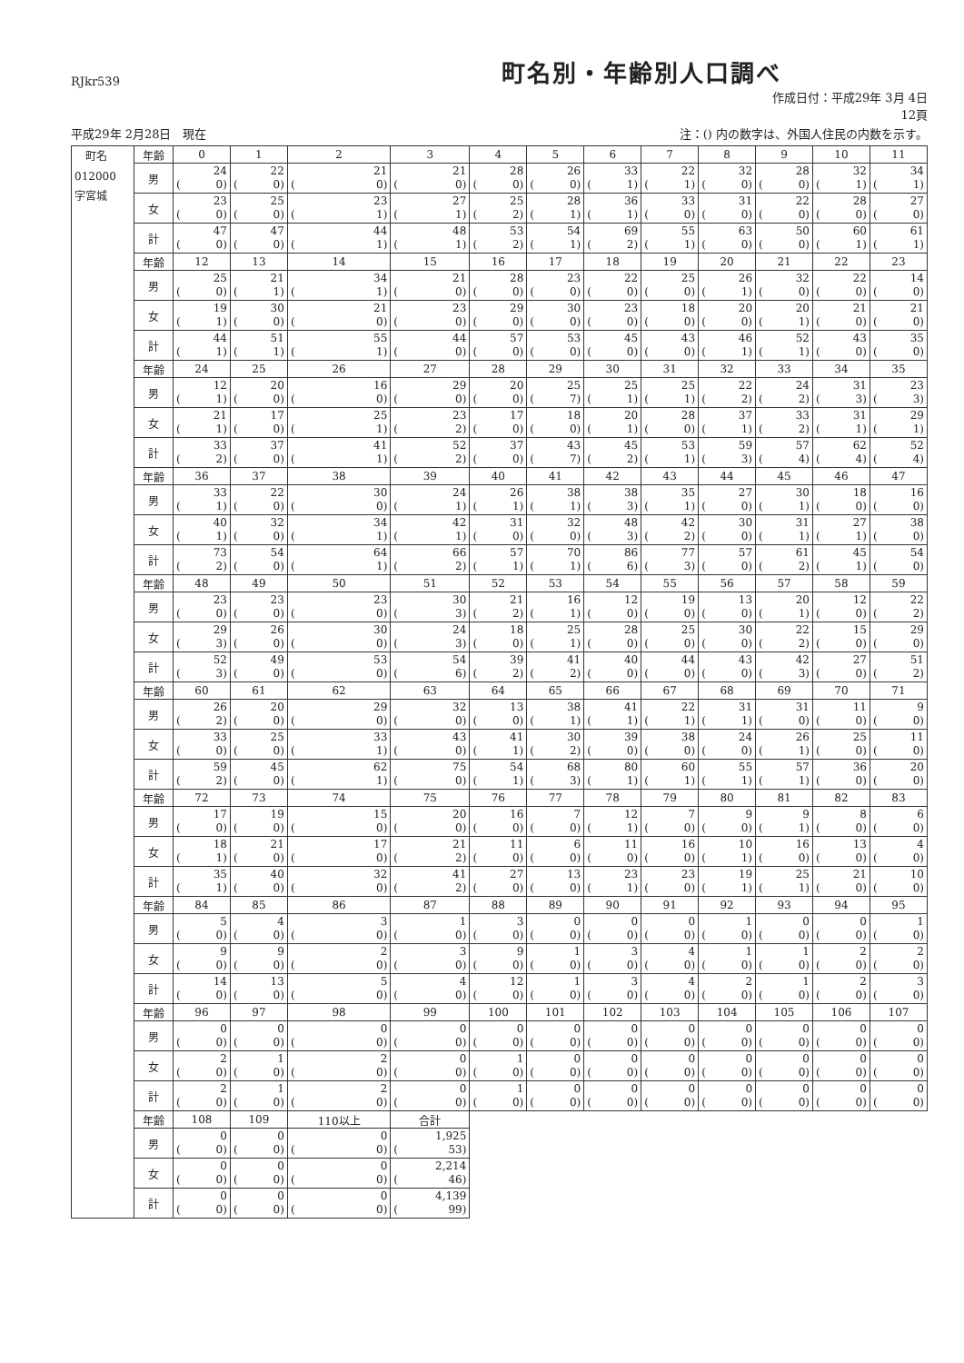RJkr539
町名別・年齢別人口調べ
作成日付：平成29年 3月 4日
12頁
平成29年 2月28日　現在 注：() 内の数字は、外国人住民の内数を示す。
| 町名 012000 字宮城 | 年齢 | 0 | 1 | 2 | 3 | 4 | 5 | 6 | 7 | 8 | 9 | 10 | 11 |
| | 男 | 24 ( 0) | 22 ( 0) | 21 ( 0) | 21 ( 0) | 28 ( 0) | 26 ( 0) | 33 ( 1) | 22 ( 1) | 32 ( 0) | 28 ( 0) | 32 ( 1) | 34 ( 1) |
| | 女 | 23 ( 0) | 25 ( 0) | 23 ( 1) | 27 ( 1) | 25 ( 2) | 28 ( 1) | 36 ( 1) | 33 ( 0) | 31 ( 0) | 22 ( 0) | 28 ( 0) | 27 ( 0) |
| | 計 | 47 ( 0) | 47 ( 0) | 44 ( 1) | 48 ( 1) | 53 ( 2) | 54 ( 1) | 69 ( 2) | 55 ( 1) | 63 ( 0) | 50 ( 0) | 60 ( 1) | 61 ( 1) |
| | 年齢 | 12 | 13 | 14 | 15 | 16 | 17 | 18 | 19 | 20 | 21 | 22 | 23 |
| | 男 | 25 ( 0) | 21 ( 1) | 34 ( 1) | 21 ( 0) | 28 ( 0) | 23 ( 0) | 22 ( 0) | 25 ( 0) | 26 ( 1) | 32 ( 0) | 22 ( 0) | 14 ( 0) |
| | 女 | 19 ( 1) | 30 ( 0) | 21 ( 0) | 23 ( 0) | 29 ( 0) | 30 ( 0) | 23 ( 0) | 18 ( 0) | 20 ( 0) | 20 ( 1) | 21 ( 0) | 21 ( 0) |
| | 計 | 44 ( 1) | 51 ( 1) | 55 ( 1) | 44 ( 0) | 57 ( 0) | 53 ( 0) | 45 ( 0) | 43 ( 0) | 46 ( 1) | 52 ( 1) | 43 ( 0) | 35 ( 0) |
| | 年齢 | 24 | 25 | 26 | 27 | 28 | 29 | 30 | 31 | 32 | 33 | 34 | 35 |
| | 男 | 12 ( 1) | 20 ( 0) | 16 ( 0) | 29 ( 0) | 20 ( 0) | 25 ( 7) | 25 ( 1) | 25 ( 1) | 22 ( 2) | 24 ( 2) | 31 ( 3) | 23 ( 3) |
| | 女 | 21 ( 1) | 17 ( 0) | 25 ( 1) | 23 ( 2) | 17 ( 0) | 18 ( 0) | 20 ( 1) | 28 ( 0) | 37 ( 1) | 33 ( 2) | 31 ( 1) | 29 ( 1) |
| | 計 | 33 ( 2) | 37 ( 0) | 41 ( 1) | 52 ( 2) | 37 ( 0) | 43 ( 7) | 45 ( 2) | 53 ( 1) | 59 ( 3) | 57 ( 4) | 62 ( 4) | 52 ( 4) |
| | 年齢 | 36 | 37 | 38 | 39 | 40 | 41 | 42 | 43 | 44 | 45 | 46 | 47 |
| | 男 | 33 ( 1) | 22 ( 0) | 30 ( 0) | 24 ( 1) | 26 ( 1) | 38 ( 1) | 38 ( 3) | 35 ( 1) | 27 ( 0) | 30 ( 1) | 18 ( 0) | 16 ( 0) |
| | 女 | 40 ( 1) | 32 ( 0) | 34 ( 1) | 42 ( 1) | 31 ( 0) | 32 ( 0) | 48 ( 3) | 42 ( 2) | 30 ( 0) | 31 ( 1) | 27 ( 1) | 38 ( 0) |
| | 計 | 73 ( 2) | 54 ( 0) | 64 ( 1) | 66 ( 2) | 57 ( 1) | 70 ( 1) | 86 ( 6) | 77 ( 3) | 57 ( 0) | 61 ( 2) | 45 ( 1) | 54 ( 0) |
| | 年齢 | 48 | 49 | 50 | 51 | 52 | 53 | 54 | 55 | 56 | 57 | 58 | 59 |
| | 男 | 23 ( 0) | 23 ( 0) | 23 ( 0) | 30 ( 3) | 21 ( 2) | 16 ( 1) | 12 ( 0) | 19 ( 0) | 13 ( 0) | 20 ( 1) | 12 ( 0) | 22 ( 2) |
| | 女 | 29 ( 3) | 26 ( 0) | 30 ( 0) | 24 ( 3) | 18 ( 0) | 25 ( 1) | 28 ( 0) | 25 ( 0) | 30 ( 0) | 22 ( 2) | 15 ( 0) | 29 ( 0) |
| | 計 | 52 ( 3) | 49 ( 0) | 53 ( 0) | 54 ( 6) | 39 ( 2) | 41 ( 2) | 40 ( 0) | 44 ( 0) | 43 ( 0) | 42 ( 3) | 27 ( 0) | 51 ( 2) |
| | 年齢 | 60 | 61 | 62 | 63 | 64 | 65 | 66 | 67 | 68 | 69 | 70 | 71 |
| | 男 | 26 ( 2) | 20 ( 0) | 29 ( 0) | 32 ( 0) | 13 ( 0) | 38 ( 1) | 41 ( 1) | 22 ( 1) | 31 ( 1) | 31 ( 0) | 11 ( 0) | 9 ( 0) |
| | 女 | 33 ( 0) | 25 ( 0) | 33 ( 1) | 43 ( 0) | 41 ( 1) | 30 ( 2) | 39 ( 0) | 38 ( 0) | 24 ( 0) | 26 ( 1) | 25 ( 0) | 11 ( 0) |
| | 計 | 59 ( 2) | 45 ( 0) | 62 ( 1) | 75 ( 0) | 54 ( 1) | 68 ( 3) | 80 ( 1) | 60 ( 1) | 55 ( 1) | 57 ( 1) | 36 ( 0) | 20 ( 0) |
| | 年齢 | 72 | 73 | 74 | 75 | 76 | 77 | 78 | 79 | 80 | 81 | 82 | 83 |
| | 男 | 17 ( 0) | 19 ( 0) | 15 ( 0) | 20 ( 0) | 16 ( 0) | 7 ( 0) | 12 ( 1) | 7 ( 0) | 9 ( 0) | 9 ( 1) | 8 ( 0) | 6 ( 0) |
| | 女 | 18 ( 1) | 21 ( 0) | 17 ( 0) | 21 ( 2) | 11 ( 0) | 6 ( 0) | 11 ( 0) | 16 ( 0) | 10 ( 1) | 16 ( 0) | 13 ( 0) | 4 ( 0) |
| | 計 | 35 ( 1) | 40 ( 0) | 32 ( 0) | 41 ( 2) | 27 ( 0) | 13 ( 0) | 23 ( 1) | 23 ( 0) | 19 ( 1) | 25 ( 1) | 21 ( 0) | 10 ( 0) |
| | 年齢 | 84 | 85 | 86 | 87 | 88 | 89 | 90 | 91 | 92 | 93 | 94 | 95 |
| | 男 | 5 ( 0) | 4 ( 0) | 3 ( 0) | 1 ( 0) | 3 ( 0) | 0 ( 0) | 0 ( 0) | 0 ( 0) | 1 ( 0) | 0 ( 0) | 0 ( 0) | 1 ( 0) |
| | 女 | 9 ( 0) | 9 ( 0) | 2 ( 0) | 3 ( 0) | 9 ( 0) | 1 ( 0) | 3 ( 0) | 4 ( 0) | 1 ( 0) | 1 ( 0) | 2 ( 0) | 2 ( 0) |
| | 計 | 14 ( 0) | 13 ( 0) | 5 ( 0) | 4 ( 0) | 12 ( 0) | 1 ( 0) | 3 ( 0) | 4 ( 0) | 2 ( 0) | 1 ( 0) | 2 ( 0) | 3 ( 0) |
| | 年齢 | 96 | 97 | 98 | 99 | 100 | 101 | 102 | 103 | 104 | 105 | 106 | 107 |
| | 男 | 0 ( 0) | 0 ( 0) | 0 ( 0) | 0 ( 0) | 0 ( 0) | 0 ( 0) | 0 ( 0) | 0 ( 0) | 0 ( 0) | 0 ( 0) | 0 ( 0) | 0 ( 0) |
| | 女 | 2 ( 0) | 1 ( 0) | 2 ( 0) | 0 ( 0) | 1 ( 0) | 0 ( 0) | 0 ( 0) | 0 ( 0) | 0 ( 0) | 0 ( 0) | 0 ( 0) | 0 ( 0) |
| | 計 | 2 ( 0) | 1 ( 0) | 2 ( 0) | 0 ( 0) | 1 ( 0) | 0 ( 0) | 0 ( 0) | 0 ( 0) | 0 ( 0) | 0 ( 0) | 0 ( 0) | 0 ( 0) |
| | 年齢 | 108 | 109 | 110以上 | 合計 | | | | | | | | |
| | 男 | 0 ( 0) | 0 ( 0) | 0 ( 0) | 1,925 ( 53) | | | | | | | | |
| | 女 | 0 ( 0) | 0 ( 0) | 0 ( 0) | 2,214 ( 46) | | | | | | | | |
| | 計 | 0 ( 0) | 0 ( 0) | 0 ( 0) | 4,139 ( 99) | | | | | | | | |